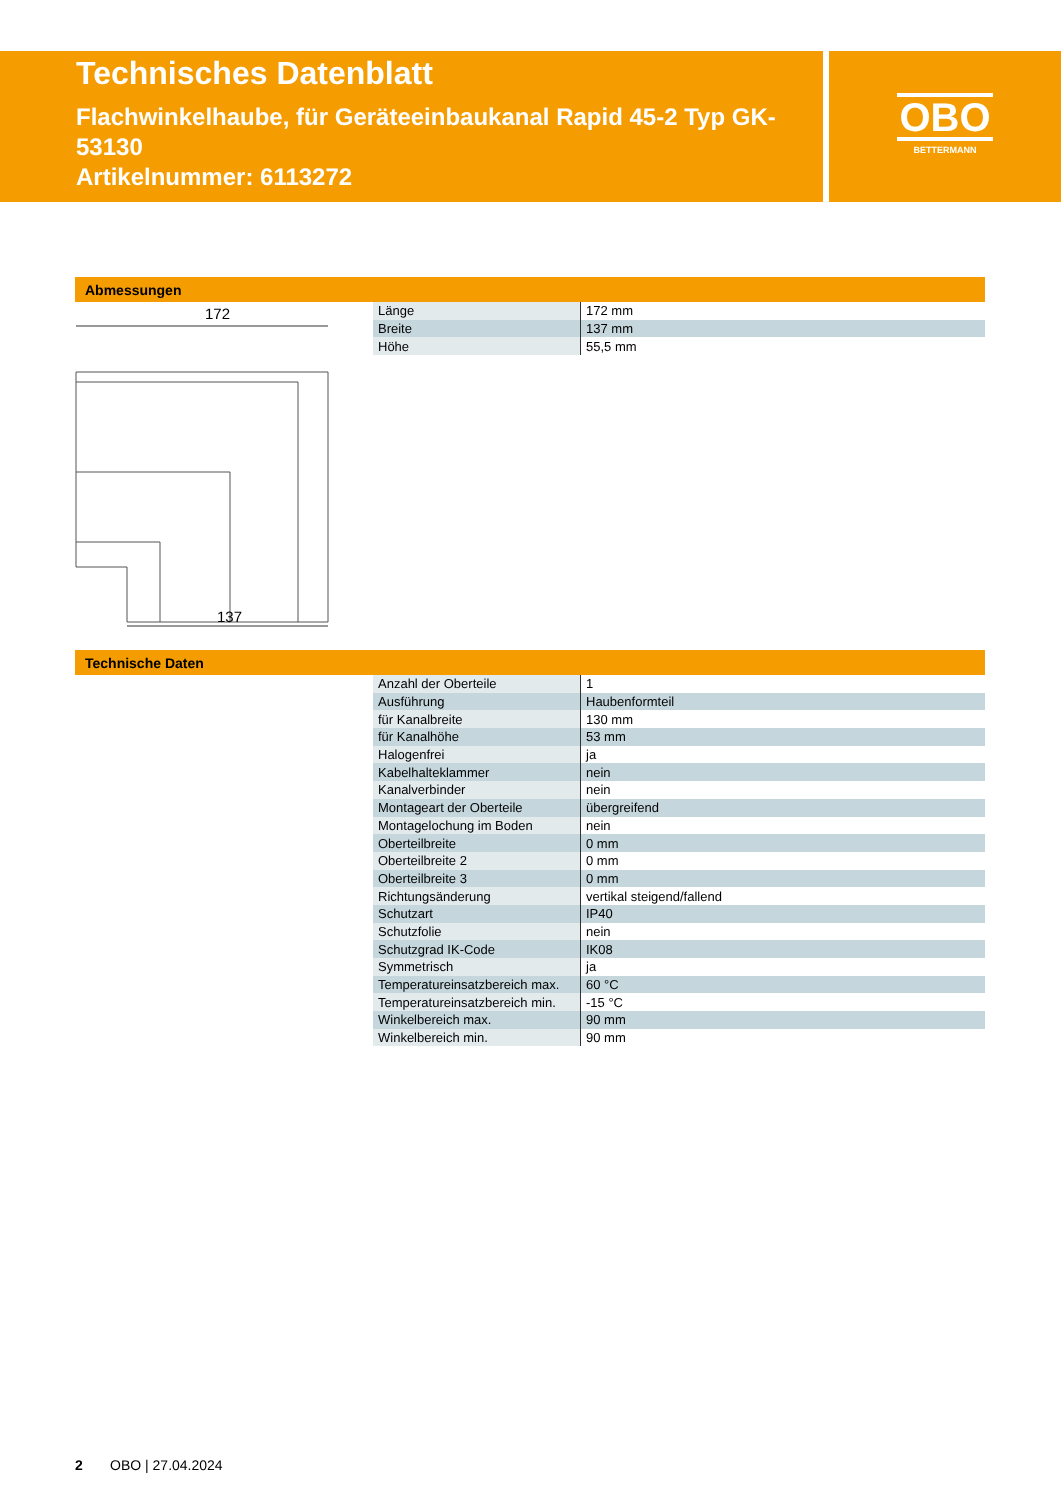Technisches Datenblatt
Flachwinkelhaube, für Geräteeinbaukanal Rapid 45-2 Typ GK-53130
Artikelnummer: 6113272
OBO
BETTERMANN
Abmessungen
172
137
| Länge | 172 mm |
| Breite | 137 mm |
| Höhe | 55,5 mm |
Technische Daten
| Anzahl der Oberteile | 1 |
| Ausführung | Haubenformteil |
| für Kanalbreite | 130 mm |
| für Kanalhöhe | 53 mm |
| Halogenfrei | ja |
| Kabelhalteklammer | nein |
| Kanalverbinder | nein |
| Montageart der Oberteile | übergreifend |
| Montagelochung im Boden | nein |
| Oberteilbreite | 0 mm |
| Oberteilbreite 2 | 0 mm |
| Oberteilbreite 3 | 0 mm |
| Richtungsänderung | vertikal steigend/fallend |
| Schutzart | IP40 |
| Schutzfolie | nein |
| Schutzgrad IK-Code | IK08 |
| Symmetrisch | ja |
| Temperatureinsatzbereich max. | 60 °C |
| Temperatureinsatzbereich min. | -15 °C |
| Winkelbereich max. | 90 mm |
| Winkelbereich min. | 90 mm |
2 OBO | 27.04.2024